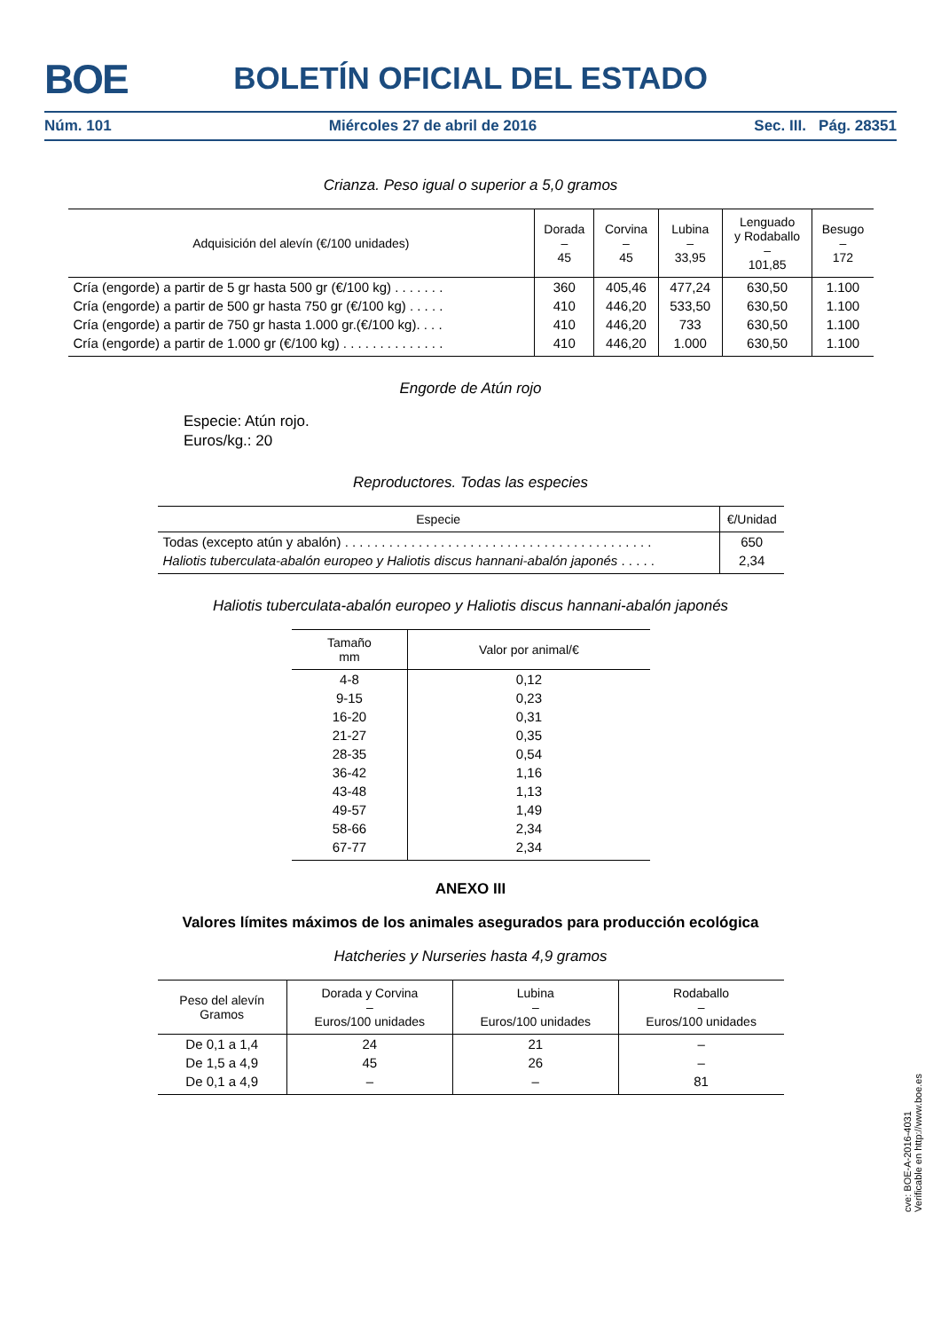BOE
BOLETÍN OFICIAL DEL ESTADO
Núm. 101 Miércoles 27 de abril de 2016 Sec. III. Pág. 28351
Crianza. Peso igual o superior a 5,0 gramos
| Adquisición del alevín (€/100 unidades) | Dorada – 45 | Corvina – 45 | Lubina – 33,95 | Lenguado y Rodaballo – 101,85 | Besugo – 172 |
| --- | --- | --- | --- | --- | --- |
| Cría (engorde) a partir de 5 gr hasta 500 gr (€/100 kg) . . . . . . . | 360 | 405,46 | 477,24 | 630,50 | 1.100 |
| Cría (engorde) a partir de 500 gr hasta 750 gr (€/100 kg) . . . . . | 410 | 446,20 | 533,50 | 630,50 | 1.100 |
| Cría (engorde) a partir de 750 gr hasta 1.000 gr.(€/100 kg). . . . | 410 | 446,20 | 733 | 630,50 | 1.100 |
| Cría (engorde) a partir de 1.000 gr (€/100 kg) . . . . . . . . . . . . . . | 410 | 446,20 | 1.000 | 630,50 | 1.100 |
Engorde de Atún rojo
Especie: Atún rojo.
Euros/kg.: 20
Reproductores. Todas las especies
| Especie | €/Unidad |
| --- | --- |
| Todas (excepto atún y abalón) . . . . . . . . . . . . . . . . . . . . . . . . . . . . . . . . . . . . . . . . . . | 650 |
| Haliotis tuberculata-abalón europeo y Haliotis discus hannani-abalón japonés . . . . . | 2,34 |
Haliotis tuberculata-abalón europeo y Haliotis discus hannani-abalón japonés
| Tamaño mm | Valor por animal/€ |
| --- | --- |
| 4-8 | 0,12 |
| 9-15 | 0,23 |
| 16-20 | 0,31 |
| 21-27 | 0,35 |
| 28-35 | 0,54 |
| 36-42 | 1,16 |
| 43-48 | 1,13 |
| 49-57 | 1,49 |
| 58-66 | 2,34 |
| 67-77 | 2,34 |
ANEXO III
Valores límites máximos de los animales asegurados para producción ecológica
Hatcheries y Nurseries hasta 4,9 gramos
| Peso del alevín Gramos | Dorada y Corvina – Euros/100 unidades | Lubina – Euros/100 unidades | Rodaballo – Euros/100 unidades |
| --- | --- | --- | --- |
| De 0,1 a 1,4 | 24 | 21 | – |
| De 1,5 a 4,9 | 45 | 26 | – |
| De 0,1 a 4,9 | – | – | 81 |
cve: BOE-A-2016-4031
Verificable en http://www.boe.es